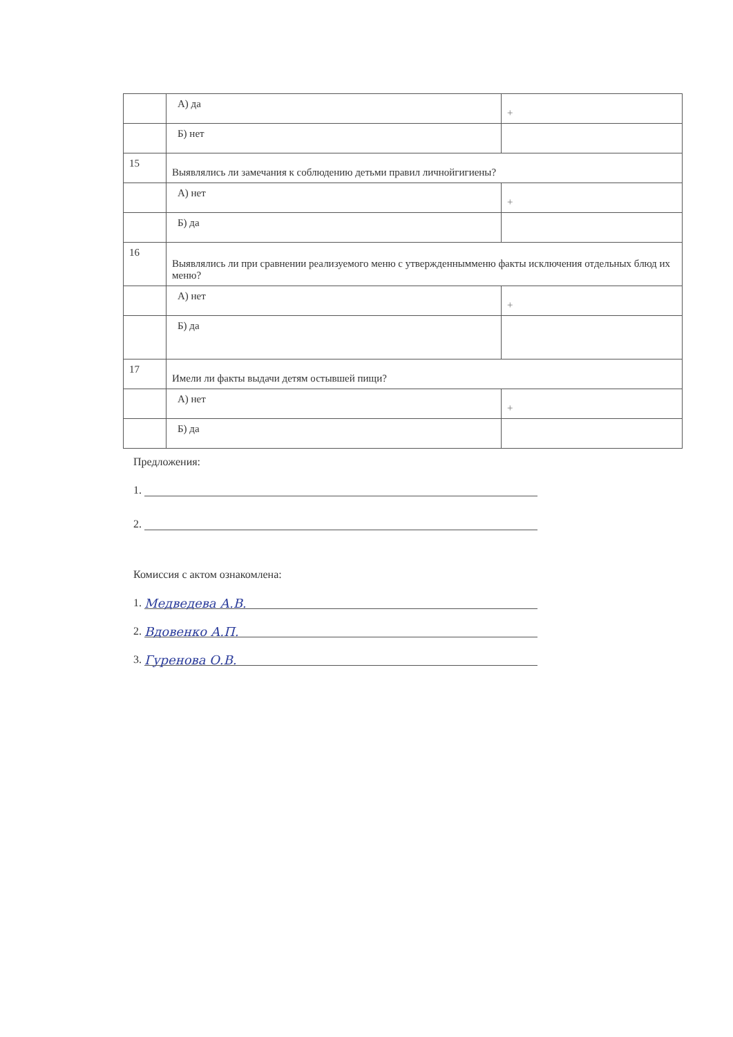| | А) да | + |
| | Б) нет | |
| 15 | Выявлялись ли замечания к соблюдению детьми правил личнойгигиены? | |
| | А) нет | + |
| | Б) да | |
| 16 | Выявлялись ли при сравнении реализуемого меню с утвержденнымменю факты исключения отдельных блюд их меню? | |
| | А) нет | + |
| | Б) да | |
| 17 | Имели ли факты выдачи детям остывшей пищи? | |
| | А) нет | + |
| | Б) да | |
Предложения:
1.
2.
Комиссия с актом ознакомлена:
1. Медведева А.В.
2. Вдовенко А.П.
3. Гуренова О.В.